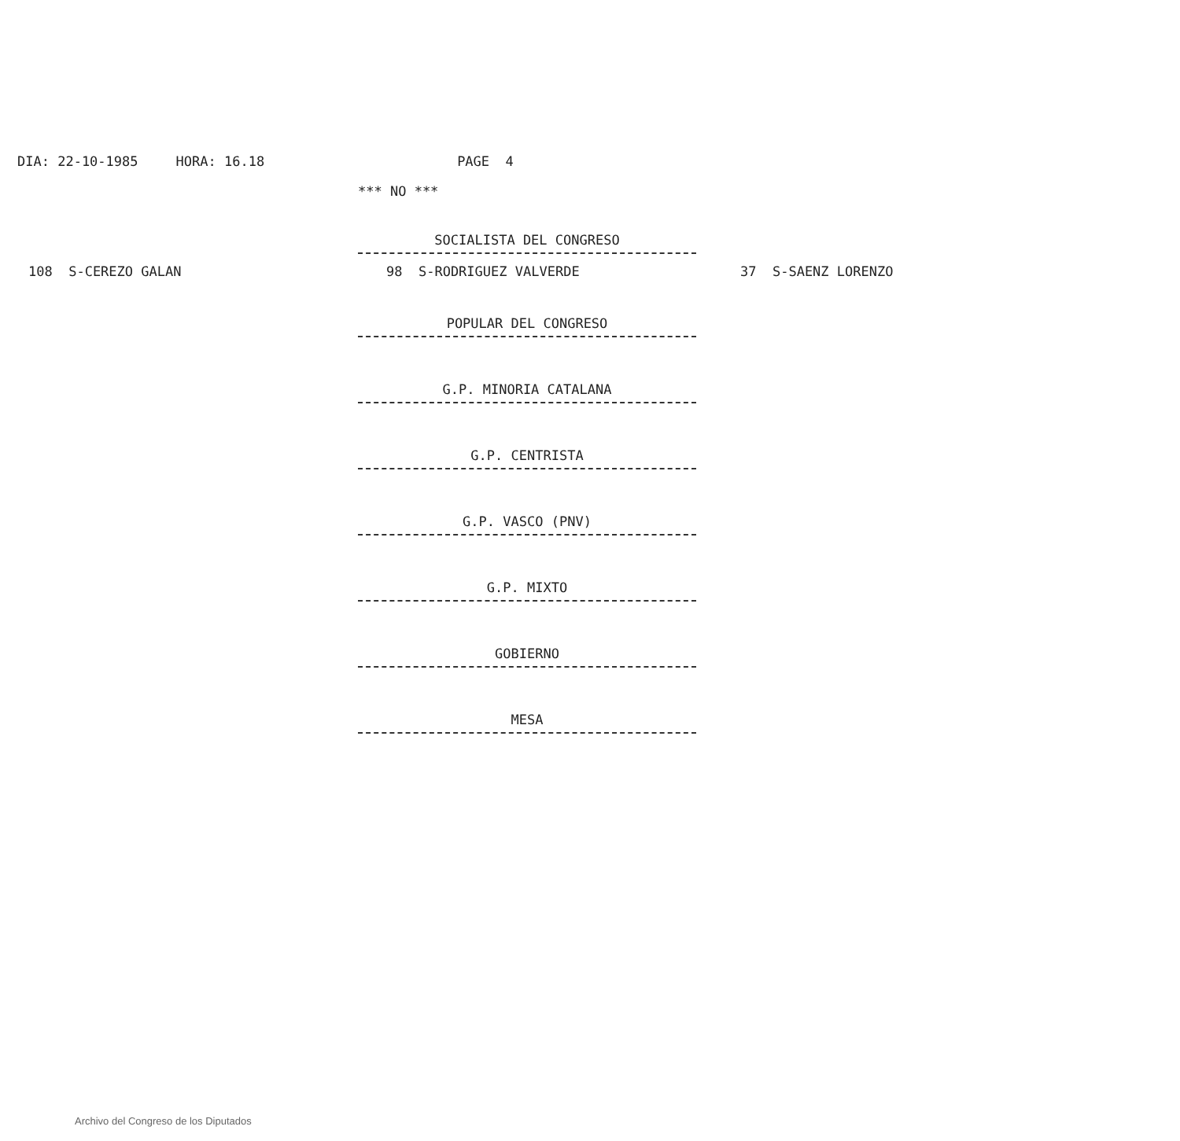DIA: 22-10-1985 HORA: 16.18 PAGE 4
*** NO ***
SOCIALISTA DEL CONGRESO
108 S-CEREZO GALAN 98 S-RODRIGUEZ VALVERDE 37 S-SAENZ LORENZO
POPULAR DEL CONGRESO
G.P. MINORIA CATALANA
G.P. CENTRISTA
G.P. VASCO (PNV)
G.P. MIXTO
GOBIERNO
MESA
Archivo del Congreso de los Diputados